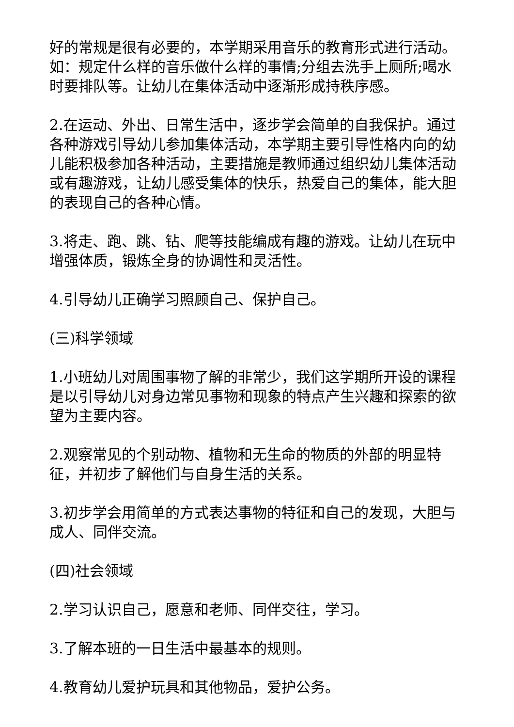好的常规是很有必要的，本学期采用音乐的教育形式进行活动。如：规定什么样的音乐做什么样的事情;分组去洗手上厕所;喝水时要排队等。让幼儿在集体活动中逐渐形成持秩序感。
2.在运动、外出、日常生活中，逐步学会简单的自我保护。通过各种游戏引导幼儿参加集体活动，本学期主要引导性格内向的幼儿能积极参加各种活动，主要措施是教师通过组织幼儿集体活动或有趣游戏，让幼儿感受集体的快乐，热爱自己的集体，能大胆的表现自己的各种心情。
3.将走、跑、跳、钻、爬等技能编成有趣的游戏。让幼儿在玩中增强体质，锻炼全身的协调性和灵活性。
4.引导幼儿正确学习照顾自己、保护自己。
(三)科学领域
1.小班幼儿对周围事物了解的非常少，我们这学期所开设的课程是以引导幼儿对身边常见事物和现象的特点产生兴趣和探索的欲望为主要内容。
2.观察常见的个别动物、植物和无生命的物质的外部的明显特征，并初步了解他们与自身生活的关系。
3.初步学会用简单的方式表达事物的特征和自己的发现，大胆与成人、同伴交流。
(四)社会领域
2.学习认识自己，愿意和老师、同伴交往，学习。
3.了解本班的一日生活中最基本的规则。
4.教育幼儿爱护玩具和其他物品，爱护公务。